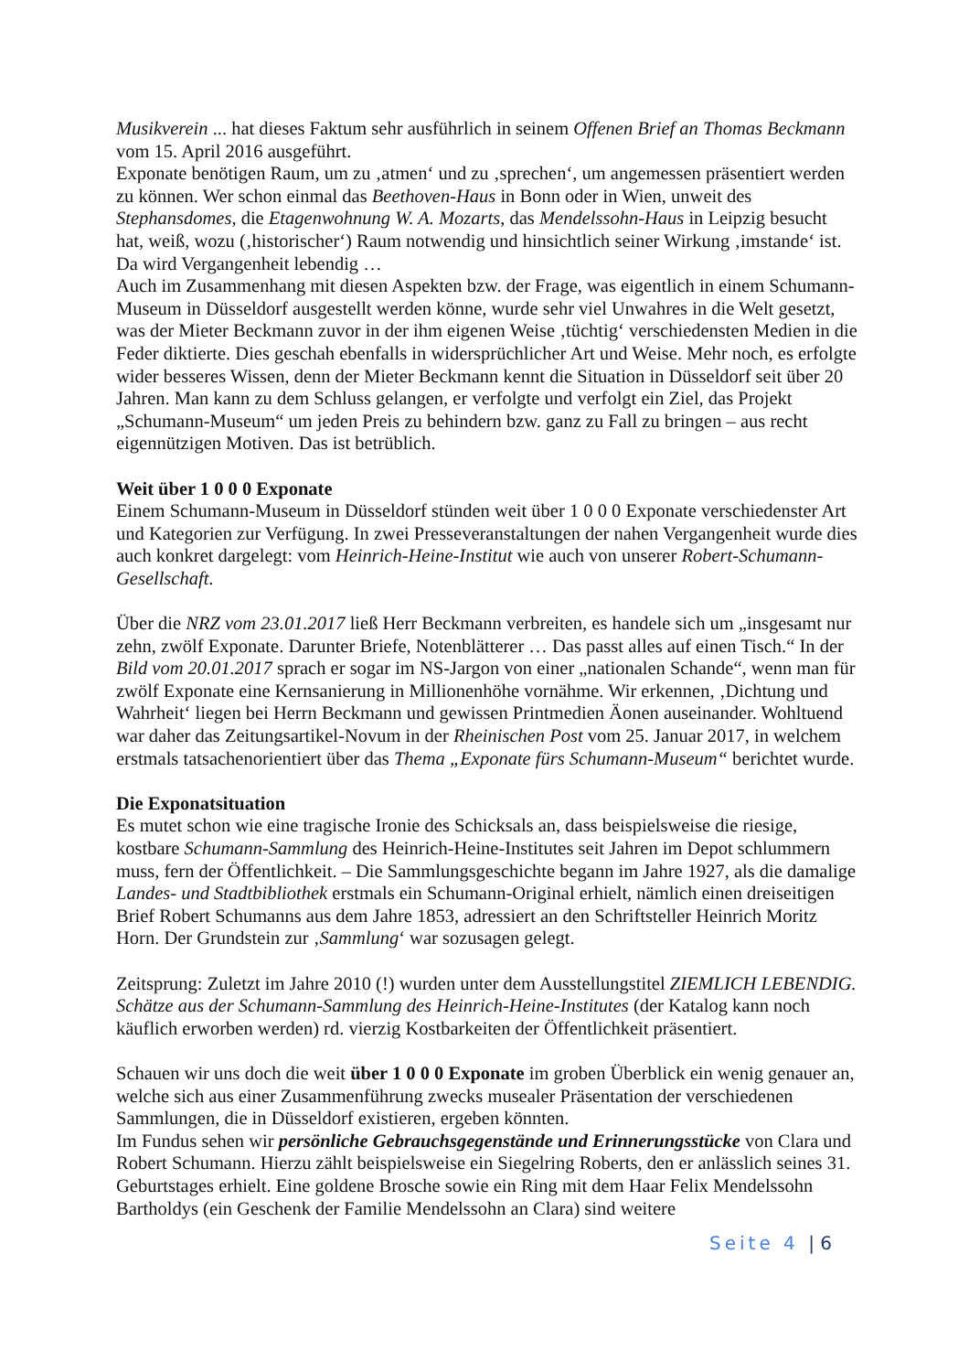Musikverein ... hat dieses Faktum sehr ausführlich in seinem Offenen Brief an Thomas Beckmann vom 15. April 2016 ausgeführt.
Exponate benötigen Raum, um zu ‚atmen‘ und zu ‚sprechen‘, um angemessen präsentiert werden zu können. Wer schon einmal das Beethoven-Haus in Bonn oder in Wien, unweit des Stephansdomes, die Etagenwohnung W. A. Mozarts, das Mendelssohn-Haus in Leipzig besucht hat, weiß, wozu (‚historischer‘) Raum notwendig und hinsichtlich seiner Wirkung ‚imstande‘ ist. Da wird Vergangenheit lebendig …
Auch im Zusammenhang mit diesen Aspekten bzw. der Frage, was eigentlich in einem Schumann-Museum in Düsseldorf ausgestellt werden könne, wurde sehr viel Unwahres in die Welt gesetzt, was der Mieter Beckmann zuvor in der ihm eigenen Weise ‚tüchtig‘ verschiedensten Medien in die Feder diktierte. Dies geschah ebenfalls in widersprüchlicher Art und Weise. Mehr noch, es erfolgte wider besseres Wissen, denn der Mieter Beckmann kennt die Situation in Düsseldorf seit über 20 Jahren. Man kann zu dem Schluss gelangen, er verfolgte und verfolgt ein Ziel, das Projekt „Schumann-Museum“ um jeden Preis zu behindern bzw. ganz zu Fall zu bringen – aus recht eigennützigen Motiven. Das ist betrüblich.
Weit über 1 0 0 0 Exponate
Einem Schumann-Museum in Düsseldorf stünden weit über 1 0 0 0 Exponate verschiedenster Art und Kategorien zur Verfügung. In zwei Presseveranstaltungen der nahen Vergangenheit wurde dies auch konkret dargelegt: vom Heinrich-Heine-Institut wie auch von unserer Robert-Schumann-Gesellschaft.
Über die NRZ vom 23.01.2017 ließ Herr Beckmann verbreiten, es handele sich um „insgesamt nur zehn, zwölf Exponate. Darunter Briefe, Notenblätterer … Das passt alles auf einen Tisch.“ In der Bild vom 20.01.2017 sprach er sogar im NS-Jargon von einer „nationalen Schande“, wenn man für zwölf Exponate eine Kernsanierung in Millionenhöhe vornähme. Wir erkennen, ‚Dichtung und Wahrheit‘ liegen bei Herrn Beckmann und gewissen Printmedien Äonen auseinander. Wohltuend war daher das Zeitungsartikel-Novum in der Rheinischen Post vom 25. Januar 2017, in welchem erstmals tatsachenorientiert über das Thema „Exponate fürs Schumann-Museum“ berichtet wurde.
Die Exponatsituation
Es mutet schon wie eine tragische Ironie des Schicksals an, dass beispielsweise die riesige, kostbare Schumann-Sammlung des Heinrich-Heine-Institutes seit Jahren im Depot schlummern muss, fern der Öffentlichkeit. – Die Sammlungsgeschichte begann im Jahre 1927, als die damalige Landes- und Stadtbibliothek erstmals ein Schumann-Original erhielt, nämlich einen dreiseitigen Brief Robert Schumanns aus dem Jahre 1853, adressiert an den Schriftsteller Heinrich Moritz Horn. Der Grundstein zur ‚Sammlung‘ war sozusagen gelegt.
Zeitsprung: Zuletzt im Jahre 2010 (!) wurden unter dem Ausstellungstitel ZIEMLICH LEBENDIG. Schätze aus der Schumann-Sammlung des Heinrich-Heine-Institutes (der Katalog kann noch käuflich erworben werden) rd. vierzig Kostbarkeiten der Öffentlichkeit präsentiert.
Schauen wir uns doch die weit über 1 0 0 0 Exponate im groben Überblick ein wenig genauer an, welche sich aus einer Zusammenführung zwecks musealer Präsentation der verschiedenen Sammlungen, die in Düsseldorf existieren, ergeben könnten.
Im Fundus sehen wir persönliche Gebrauchsgegenstände und Erinnerungsstücke von Clara und Robert Schumann. Hierzu zählt beispielsweise ein Siegelring Roberts, den er anlässlich seines 31. Geburtstages erhielt. Eine goldene Brosche sowie ein Ring mit dem Haar Felix Mendelssohn Bartholdys (ein Geschenk der Familie Mendelssohn an Clara) sind weitere
Seite 4 | 6